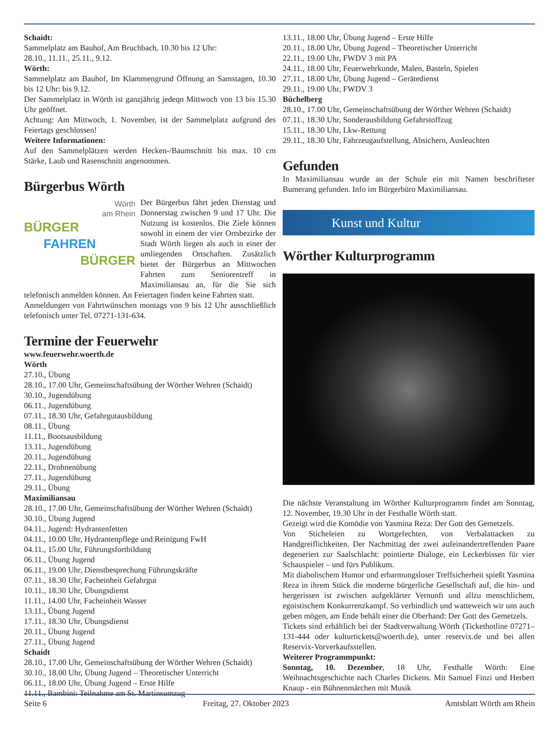Schaidt:
Sammelplatz am Bauhof, Am Bruchbach, 10.30 bis 12 Uhr:
28.10., 11.11., 25.11., 9.12.
Wörth:
Sammelplatz am Bauhof, Im Klammengrund Öffnung an Samstagen, 10.30 bis 12 Uhr: bis 9.12.
Der Sammelplatz in Wörth ist ganzjährig jedeqn Mittwoch von 13 bis 15.30 Uhr geöffnet.
Achtung: Am Mittwoch, 1. November, ist der Sammelplatz aufgrund des Feiertags geschlossen!
Weitere Informationen:
Auf den Sammelplätzen werden Hecken-/Baumschnitt bis max. 10 cm Stärke, Laub und Rasenschnitt angenommen.
Bürgerbus Wörth
Wörth
am Rhein
BÜRGER
FAHREN
BÜRGER
Der Bürgerbus fährt jeden Dienstag und Donnerstag zwischen 9 und 17 Uhr. Die Nutzung ist kostenlos. Die Ziele können sowohl in einem der vier Ortsbezirke der Stadt Wörth liegen als auch in einer der umliegenden Ortschaften. Zusätzlich bietet der Bürgerbus an Mittwochen Fahrten zum Seniorentreff in Maximiliansau an, für die Sie sich telefonisch anmelden können. An Feiertagen finden keine Fahrten statt.
Anmeldungen von Fahrtwünschen montags von 9 bis 12 Uhr ausschließlich telefonisch unter Tel. 07271-131-634.
Termine der Feuerwehr
www.feuerwehr.woerth.de
Wörth
27.10., Übung
28.10., 17.00 Uhr, Gemeinschaftsübung der Wörther Wehren (Schaidt)
30.10., Jugendübung
06.11., Jugendübung
07.11., 18.30 Uhr, Gefahrgutausbildung
08.11., Übung
11.11., Bootsausbildung
13.11., Jugendübung
20.11., Jugendübung
22.11., Drohnenübung
27.11., Jugendübung
29.11., Übung
Maximiliansau
28.10., 17.00 Uhr, Gemeinschaftsübung der Wörther Wehren (Schaidt)
30.10., Übung Jugend
04.11., Jugend: Hydrantenfetten
04.11., 10.00 Uhr, Hydrantenpflege und Reinigung FwH
04.11., 15.00 Uhr, Führungsfortbildung
06.11., Übung Jugend
06.11., 19.00 Uhr, Dienstbesprechung Führungskräfte
07.11., 18.30 Uhr, Facheinheit Gefahrgut
10.11., 18.30 Uhr, Übungsdienst
11.11., 14.00 Uhr, Facheinheit Wasser
13.11., Übung Jugend
17.11., 18.30 Uhr, Übungsdienst
20.11., Übung Jugend
27.11., Übung Jugend
Schaidt
28.10., 17.00 Uhr, Gemeinschaftsübung der Wörther Wehren (Schaidt)
30.10., 18.00 Uhr, Übung Jugend – Theoretischer Unterricht
06.11., 18.00 Uhr, Übung Jugend – Erste Hilfe
11.11., Bambini: Teilnahme am St. Martinsumzug
13.11., 18.00 Uhr, Übung Jugend – Erste Hilfe
20.11., 18.00 Uhr, Übung Jugend – Theoretischer Unterricht
22.11., 19.00 Uhr, FWDV 3 mit PA
24.11., 18.00 Uhr, Feuerwehrkunde, Malen, Basteln, Spielen
27.11., 18.00 Uhr, Übung Jugend – Gerätedienst
29.11., 19.00 Uhr, FWDV 3
Büchelberg
28.10., 17.00 Uhr, Gemeinschaftsübung der Wörther Wehren (Schaidt)
07.11., 18.30 Uhr, Sonderausbildung Gefahrstoffzug
15.11., 18.30 Uhr, Lkw-Rettung
29.11., 18.30 Uhr, Fahrzeugaufstellung, Absichern, Ausleuchten
Gefunden
In Maximiliansau wurde an der Schule ein mit Namen beschrifteter Bumerang gefunden. Info im Bürgerbüro Maximiliansau.
Kunst und Kultur
Wörther Kulturprogramm
Die nächste Veranstaltung im Wörther Kulturprogramm findet am Sonntag, 12. November, 19.30 Uhr in der Festhalle Wörth statt.
Gezeigt wird die Komödie von Yasmina Reza: Der Gott des Gemetzels.
Von Sticheleien zu Wortgefechten, von Verbalattacken zu Handgreiflichkeiten. Der Nachmittag der zwei aufeinandertreffenden Paare degeneriert zur Saalschlacht: pointierte Dialoge, ein Leckerbissen für vier Schauspieler – und fürs Publikum.
Mit diabolischem Humor und erbarmungsloser Treffsicherheit spießt Yasmina Reza in ihrem Stück die moderne bürgerliche Gesellschaft auf, die hin- und hergerissen ist zwischen aufgeklärter Vernunft und allzu menschlichem, egoistischem Konkurrenzkampf. So verbindlich und watteweich wir uns auch geben mögen, am Ende behält einer die Oberhand: Der Gott des Gemetzels.
Tickets sind erhältlich bei der Stadtverwaltung Wörth (Tickethotline 07271–131-444 oder kulturtickets@woerth.de), unter reservix.de und bei allen Reservix-Vorverkaufsstellen.
Weiterer Programmpunkt:
Sonntag, 10. Dezember, 18 Uhr, Festhalle Wörth: Eine Weihnachtsgeschichte nach Charles Dickens. Mit Samuel Finzi und Herbert Knaup - ein Bühnenmärchen mit Musik
Seite 6 Freitag, 27. Oktober 2023 Amtsblatt Wörth am Rhein